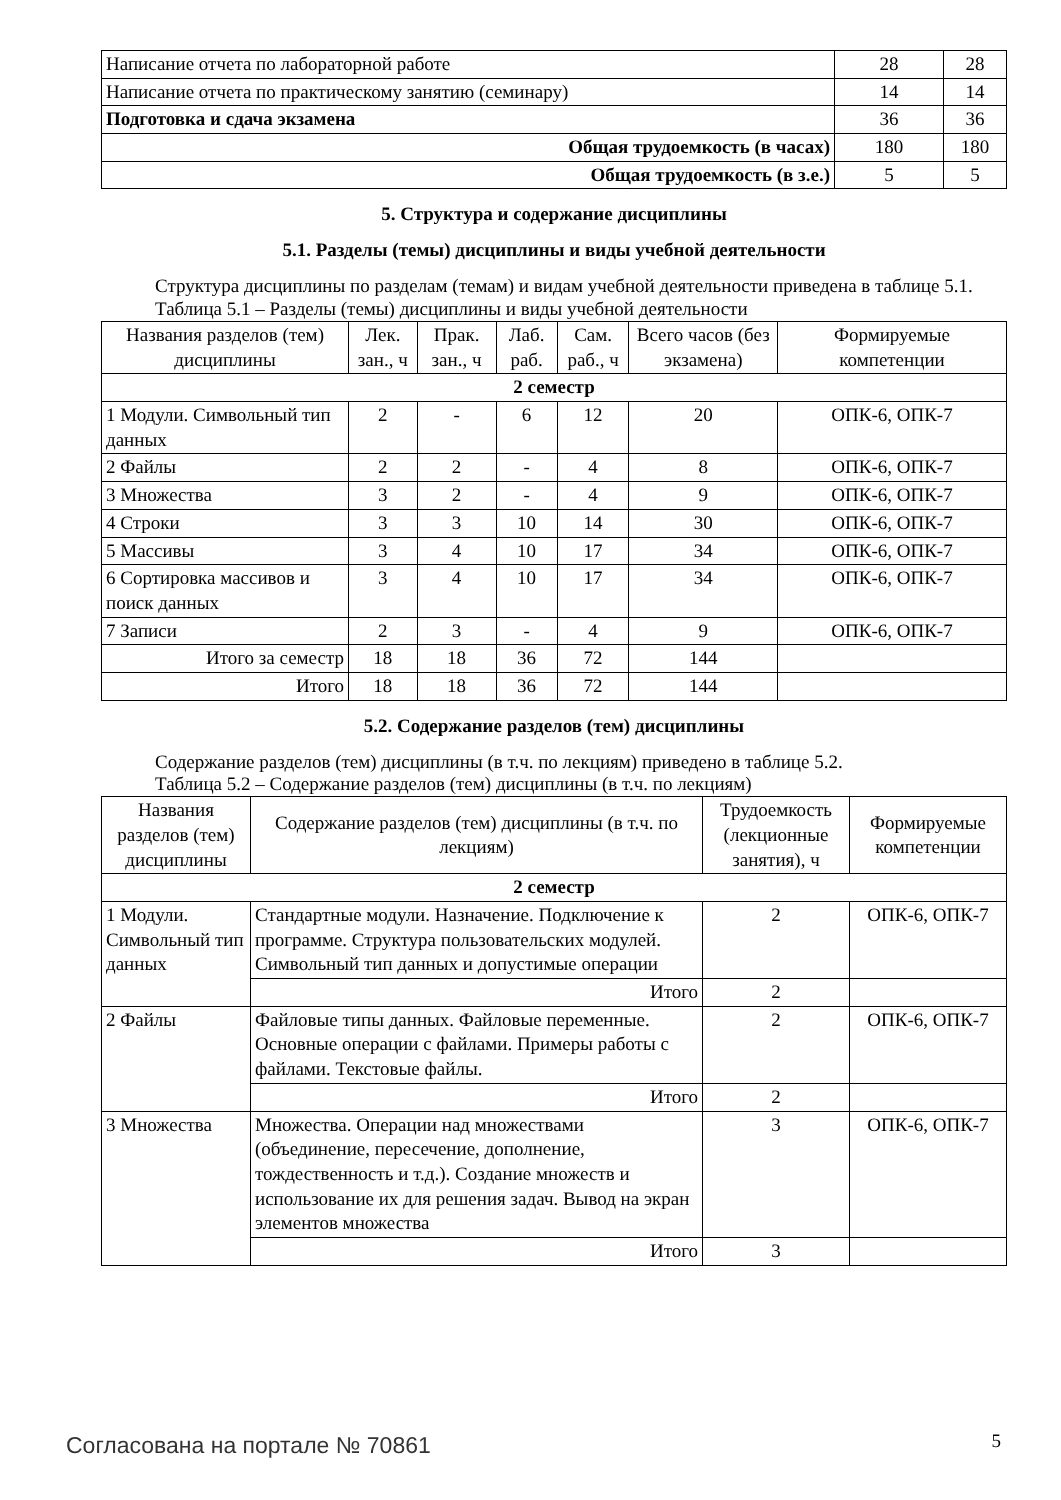| Написание отчета по лабораторной работе | 28 | 28 |
| Написание отчета по практическому занятию (семинару) | 14 | 14 |
| Подготовка и сдача экзамена | 36 | 36 |
| Общая трудоемкость (в часах) | 180 | 180 |
| Общая трудоемкость (в з.е.) | 5 | 5 |
5. Структура и содержание дисциплины
5.1. Разделы (темы) дисциплины и виды учебной деятельности
Структура дисциплины по разделам (темам) и видам учебной деятельности приведена в таблице 5.1.
Таблица 5.1 – Разделы (темы) дисциплины и виды учебной деятельности
| Названия разделов (тем) дисциплины | Лек. зан., ч | Прак. зан., ч | Лаб. раб. | Сам. раб., ч | Всего часов (без экзамена) | Формируемые компетенции |
| --- | --- | --- | --- | --- | --- | --- |
| 2 семестр | | | | | | |
| 1 Модули. Символьный тип данных | 2 | - | 6 | 12 | 20 | ОПК-6, ОПК-7 |
| 2 Файлы | 2 | 2 | - | 4 | 8 | ОПК-6, ОПК-7 |
| 3 Множества | 3 | 2 | - | 4 | 9 | ОПК-6, ОПК-7 |
| 4 Строки | 3 | 3 | 10 | 14 | 30 | ОПК-6, ОПК-7 |
| 5 Массивы | 3 | 4 | 10 | 17 | 34 | ОПК-6, ОПК-7 |
| 6 Сортировка массивов и поиск данных | 3 | 4 | 10 | 17 | 34 | ОПК-6, ОПК-7 |
| 7 Записи | 2 | 3 | - | 4 | 9 | ОПК-6, ОПК-7 |
| Итого за семестр | 18 | 18 | 36 | 72 | 144 | |
| Итого | 18 | 18 | 36 | 72 | 144 | |
5.2. Содержание разделов (тем) дисциплины
Содержание разделов (тем) дисциплины (в т.ч. по лекциям) приведено в таблице 5.2.
Таблица 5.2 – Содержание разделов (тем) дисциплины (в т.ч. по лекциям)
| Названия разделов (тем) дисциплины | Содержание разделов (тем) дисциплины (в т.ч. по лекциям) | Трудоемкость (лекционные занятия), ч | Формируемые компетенции |
| --- | --- | --- | --- |
| 2 семестр | | | |
| 1 Модули. Символьный тип данных | Стандартные модули. Назначение. Подключение к программе. Структура пользовательских модулей. Символьный тип данных и допустимые операции | 2 | ОПК-6, ОПК-7 |
| | Итого | 2 | |
| 2 Файлы | Файловые типы данных. Файловые переменные. Основные операции с файлами. Примеры работы с файлами. Текстовые файлы. | 2 | ОПК-6, ОПК-7 |
| | Итого | 2 | |
| 3 Множества | Множества. Операции над множествами (объединение, пересечение, дополнение, тождественность и т.д.). Создание множеств и использование их для решения задач. Вывод на экран элементов множества | 3 | ОПК-6, ОПК-7 |
| | Итого | 3 | |
Согласована на портале № 70861 5